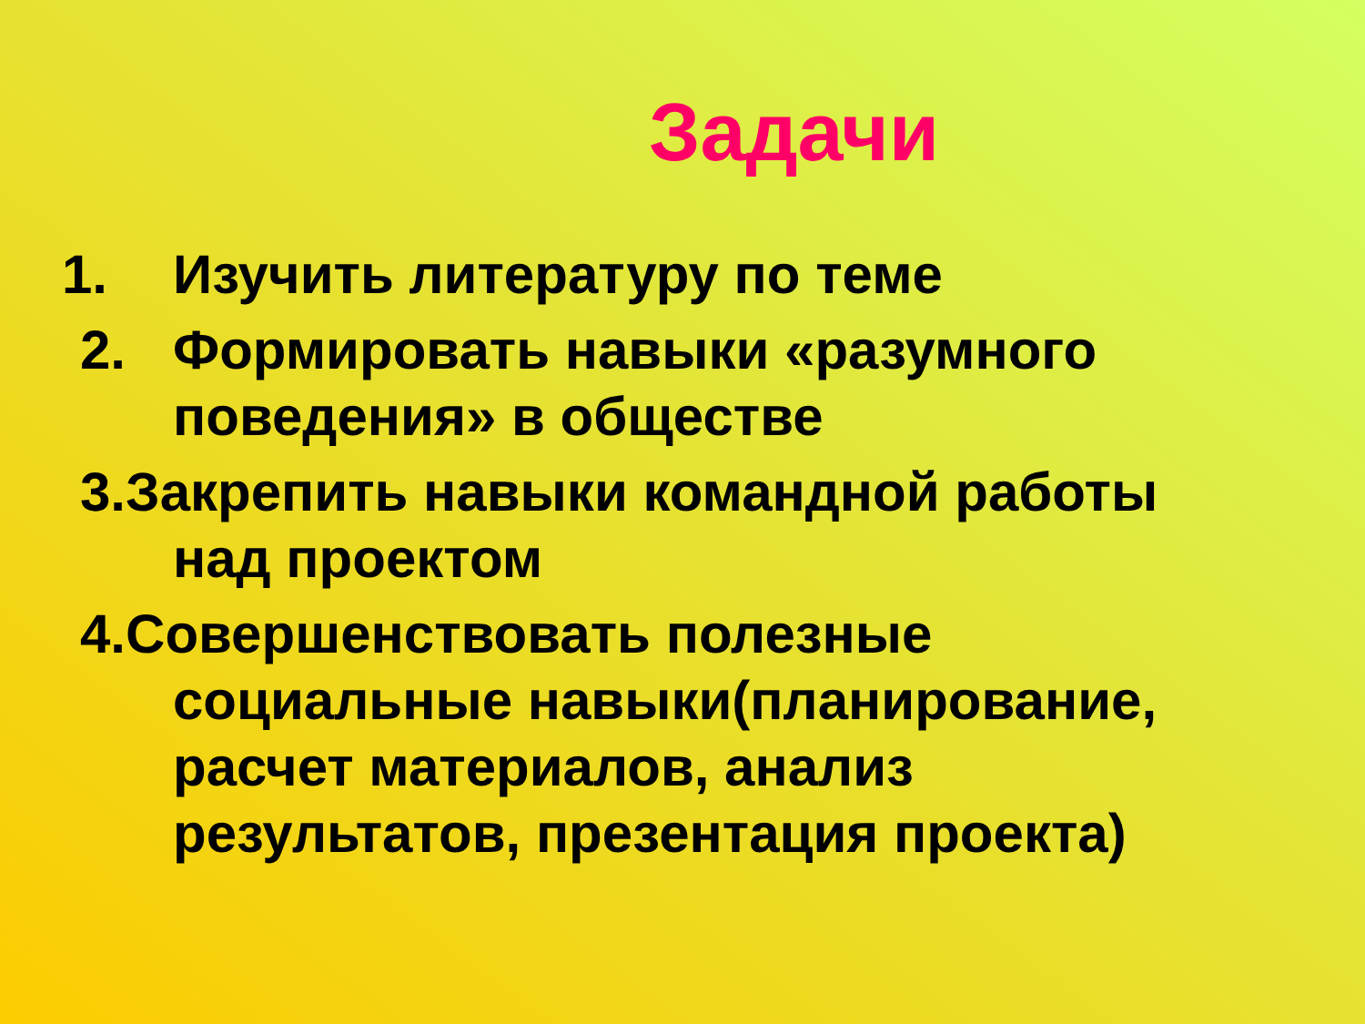Задачи
1. Изучить литературу по теме
2. Формировать навыки «разумного
поведения» в обществе
3. Закрепить навыки командной работы
над проектом
4. Совершенствовать полезные
социальные навыки(планирование,
расчет материалов, анализ
результатов, презентация проекта)